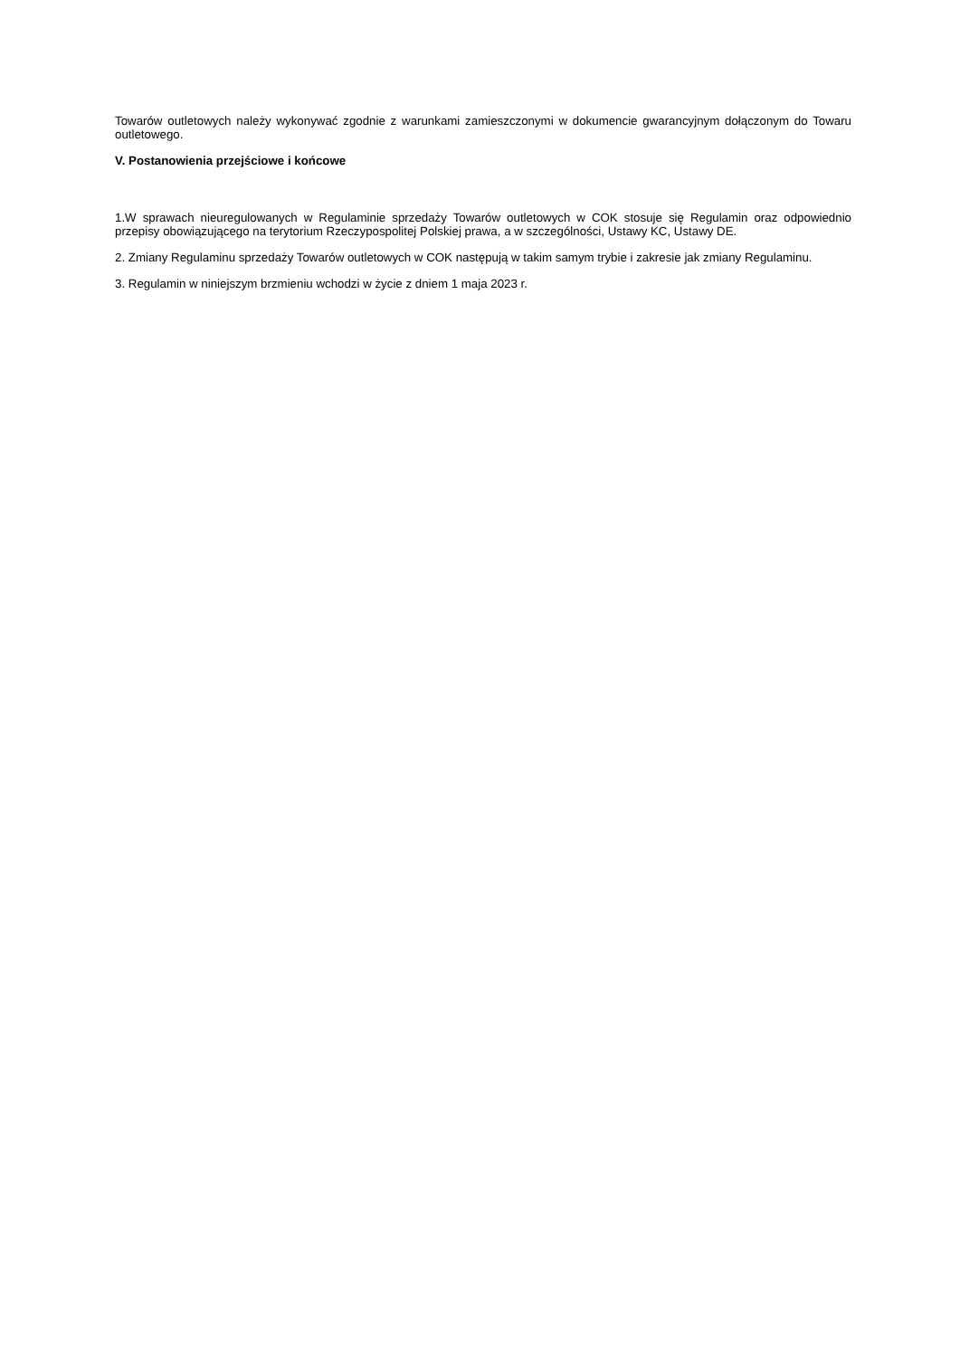Towarów outletowych należy wykonywać zgodnie z warunkami zamieszczonymi w dokumencie gwarancyjnym dołączonym do Towaru outletowego.
V. Postanowienia przejściowe i końcowe
1.W sprawach nieuregulowanych w Regulaminie sprzedaży Towarów outletowych w COK stosuje się Regulamin oraz odpowiednio przepisy obowiązującego na terytorium Rzeczypospolitej Polskiej prawa, a w szczególności, Ustawy KC, Ustawy DE.
2. Zmiany Regulaminu sprzedaży Towarów outletowych w COK następują w takim samym trybie i zakresie jak zmiany Regulaminu.
3. Regulamin w niniejszym brzmieniu wchodzi w życie z dniem 1 maja 2023 r.